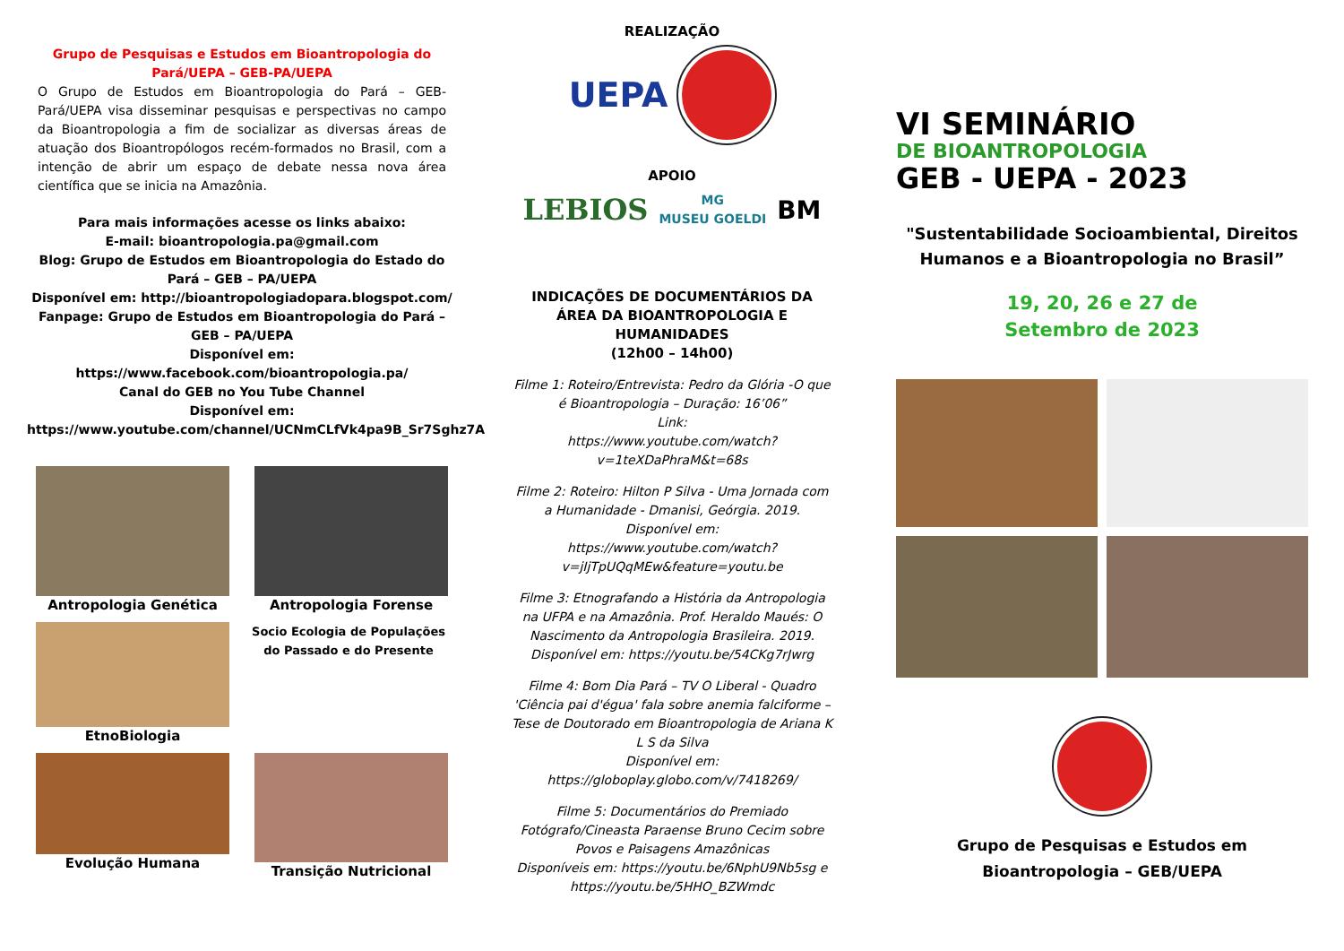Grupo de Pesquisas e Estudos em Bioantropologia do Pará/UEPA – GEB-PA/UEPA
O Grupo de Estudos em Bioantropologia do Pará – GEB-Pará/UEPA visa disseminar pesquisas e perspectivas no campo da Bioantropologia a fim de socializar as diversas áreas de atuação dos Bioantropólogos recém-formados no Brasil, com a intenção de abrir um espaço de debate nessa nova área científica que se inicia na Amazônia.
Para mais informações acesse os links abaixo:
E-mail: bioantropologia.pa@gmail.com
Blog: Grupo de Estudos em Bioantropologia do Estado do Pará – GEB – PA/UEPA
Disponível em: http://bioantropologiadopara.blogspot.com/
Fanpage: Grupo de Estudos em Bioantropologia do Pará – GEB – PA/UEPA
Disponível em:
https://www.facebook.com/bioantropologia.pa/
Canal do GEB no You Tube Channel
Disponível em:
https://www.youtube.com/channel/UCNmCLfVk4pa9B_Sr7Sghz7A
Antropologia Genética
Antropologia Forense
EtnoBiologia
Socio Ecologia de Populações do Passado e do Presente
Evolução Humana
Transição Nutricional
REALIZAÇÃO
UEPA
APOIO
LEBIOS MG
MUSEU GOELDI BM
INDICAÇÕES DE DOCUMENTÁRIOS DA ÁREA DA BIOANTROPOLOGIA E HUMANIDADES
(12h00 – 14h00)
Filme 1: Roteiro/Entrevista: Pedro da Glória -O que é Bioantropologia – Duração: 16’06”
Link:
https://www.youtube.com/watch?v=1teXDaPhraM&t=68s
Filme 2: Roteiro: Hilton P Silva - Uma Jornada com a Humanidade - Dmanisi, Geórgia. 2019.
Disponível em:
https://www.youtube.com/watch?v=jIjTpUQqMEw&feature=youtu.be
Filme 3: Etnografando a História da Antropologia na UFPA e na Amazônia. Prof. Heraldo Maués: O Nascimento da Antropologia Brasileira. 2019.
Disponível em: https://youtu.be/54CKg7rJwrg
Filme 4: Bom Dia Pará – TV O Liberal - Quadro 'Ciência pai d'égua' fala sobre anemia falciforme – Tese de Doutorado em Bioantropologia de Ariana K L S da Silva
Disponível em: https://globoplay.globo.com/v/7418269/
Filme 5: Documentários do Premiado Fotógrafo/Cineasta Paraense Bruno Cecim sobre Povos e Paisagens Amazônicas
Disponíveis em: https://youtu.be/6NphU9Nb5sg e https://youtu.be/5HHO_BZWmdc
VI SEMINÁRIO
DE BIOANTROPOLOGIA
GEB - UEPA - 2023
"Sustentabilidade Socioambiental, Direitos Humanos e a Bioantropologia no Brasil”
19, 20, 26 e 27 de
Setembro de 2023
Grupo de Pesquisas e Estudos em
Bioantropologia – GEB/UEPA